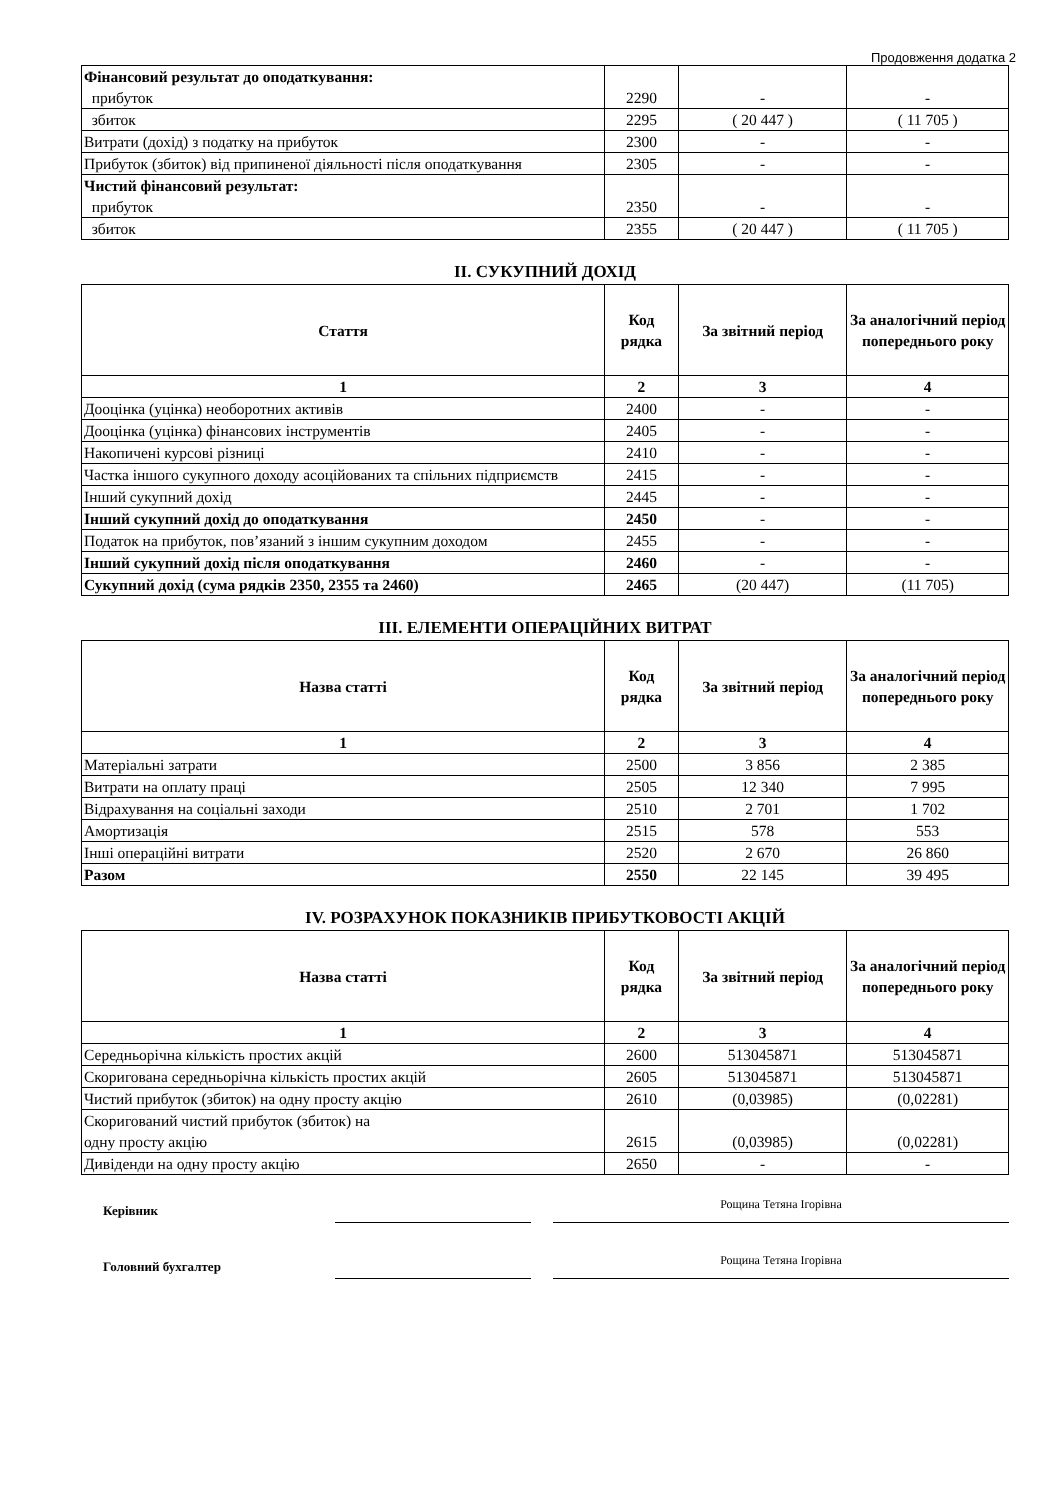Продовження додатка 2
| Фінансовий результат до оподаткування: прибуток | 2290 | - | - |
| збиток | 2295 | ( 20 447 ) | ( 11 705 ) |
| Витрати (дохід) з податку на прибуток | 2300 | - | - |
| Прибуток (збиток) від припиненої діяльності після оподаткування | 2305 | - | - |
| Чистий фінансовий результат: прибуток | 2350 | - | - |
| збиток | 2355 | ( 20 447 ) | ( 11 705 ) |
ІІ. СУКУПНИЙ ДОХІД
| Стаття | Код рядка | За звітний період | За аналогічний період попереднього року |
| --- | --- | --- | --- |
| 1 | 2 | 3 | 4 |
| Дооцінка (уцінка) необоротних активів | 2400 | - | - |
| Дооцінка (уцінка) фінансових інструментів | 2405 | - | - |
| Накопичені курсові різниці | 2410 | - | - |
| Частка іншого сукупного доходу асоційованих та спільних підприємств | 2415 | - | - |
| Інший сукупний дохід | 2445 | - | - |
| Інший сукупний дохід до оподаткування | 2450 | - | - |
| Податок на прибуток, пов’язаний з іншим сукупним доходом | 2455 | - | - |
| Інший сукупний дохід після оподаткування | 2460 | - | - |
| Сукупний дохід (сума рядків 2350, 2355 та 2460) | 2465 | (20 447) | (11 705) |
ІІІ. ЕЛЕМЕНТИ ОПЕРАЦІЙНИХ ВИТРАТ
| Назва статті | Код рядка | За звітний період | За аналогічний період попереднього року |
| --- | --- | --- | --- |
| 1 | 2 | 3 | 4 |
| Матеріальні затрати | 2500 | 3 856 | 2 385 |
| Витрати на оплату праці | 2505 | 12 340 | 7 995 |
| Відрахування на соціальні заходи | 2510 | 2 701 | 1 702 |
| Амортизація | 2515 | 578 | 553 |
| Інші операційні витрати | 2520 | 2 670 | 26 860 |
| Разом | 2550 | 22 145 | 39 495 |
IV. РОЗРАХУНОК ПОКАЗНИКІВ ПРИБУТКОВОСТІ АКЦІЙ
| Назва статті | Код рядка | За звітний період | За аналогічний період попереднього року |
| --- | --- | --- | --- |
| 1 | 2 | 3 | 4 |
| Середньорічна кількість простих акцій | 2600 | 513045871 | 513045871 |
| Скоригована середньорічна кількість простих акцій | 2605 | 513045871 | 513045871 |
| Чистий прибуток (збиток) на одну просту акцію | 2610 | (0,03985) | (0,02281) |
| Скоригований чистий прибуток (збиток) на одну просту акцію | 2615 | (0,03985) | (0,02281) |
| Дивіденди на одну просту акцію | 2650 | - | - |
Керівник
Рощина Тетяна Ігорівна
Головний бухгалтер
Рощина Тетяна Ігорівна